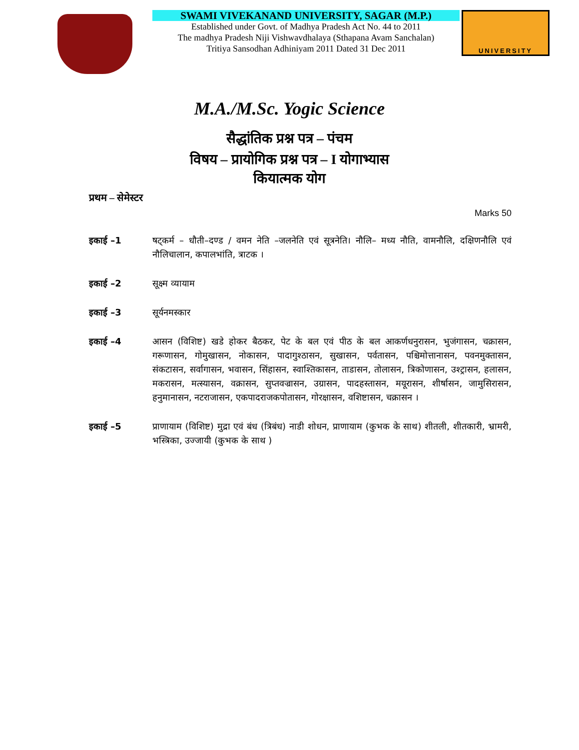SWAMI VIVEKANAND UNIVERSITY, SAGAR (M.P.)
Established under Govt. of Madhya Pradesh Act No. 44 to 2011
The madhya Pradesh Niji Vishwavdhalaya (Sthapana Avam Sanchalan)
Tritiya Sansodhan Adhiniyam 2011 Dated 31 Dec 2011
UNIVERSITY
M.A./M.Sc. Yogic Science
सैद्धांतिक प्रश्न पत्र – पंचम
विषय – प्रायोगिक प्रश्न पत्र – I योगाभ्यास
कियात्मक योग
प्रथम – सेमेस्टर
Marks 50
इकाई –1 षट्कर्म – धौती–दण्ड / वमन नेति –जलनेति एवं सूत्रनेति। नौलि– मध्य नौति, वामनौलि, दक्षिणनौलि एवं नौलिचालान, कपालभांति, त्राटक ।
इकाई –2 सूक्ष्म व्यायाम
इकाई –3 सूर्यनमस्कार
इकाई –4 आसन (विशिष्ट) खडे होकर बैठकर, पेट के बल एवं पीठ के बल आकर्णधनुरासन, भुजंगासन, चक्रासन, गरूणासन, गोमुखासन, नोकासन, पादागुश्ठासन, सुखासन, पर्वतासन, पश्चिमोत्तानासन, पवनमुक्तासन, संकटासन, सर्वागासन, भवासन, सिंहासन, स्वाश्तिकासन, ताडासन, तोलासन, त्रिकोणासन, उश्ट्रासन, हलासन, मकरासन, मत्स्यासन, वक्रासन, सुप्तवज्रासन, उग्रासन, पादहस्तासन, मयूरासन, शीर्षासन, जामुसिरासन, हनुमानासन, नटराजासन, एकपादराजकपोतासन, गोरक्षासन, वशिष्टासन, चक्रासन ।
इकाई –5 प्राणायाम (विशिष्ट) मुद्रा एवं बंध (त्रिबंध) नाडी शोधन, प्राणायाम (कुभक के साथ) शीतली, शीतकारी, भ्रामरी, भस्त्रिका, उज्जायी (कुभक के साथ )